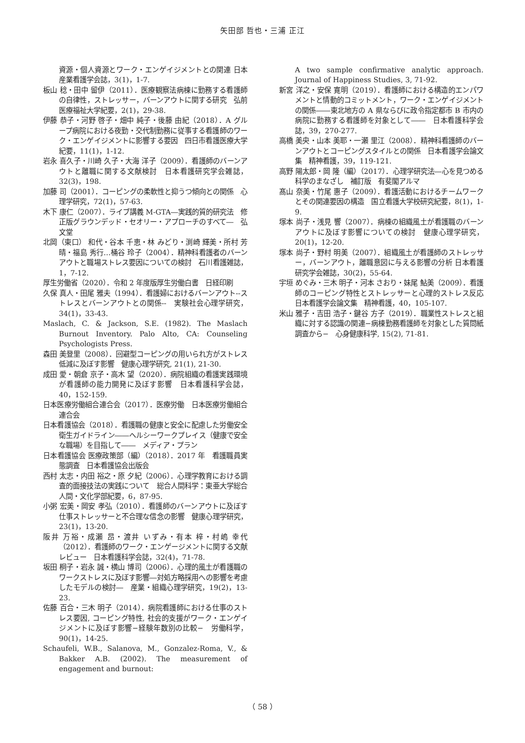矢田部 哲也・三浦 正江
資源・個人資源とワーク・エンゲイジメントとの関連 日本産業看護学会誌，3(1)，1-7.
板山 稔・田中 留伊（2011）．医療観察法病棟に勤務する看護師の自律性，ストレッサー，バーンアウトに関する研究　弘前医療福祉大学紀要，2(1)，29-38.
伊藤 恭子・河野 啓子・畑中 純子・後藤 由紀（2018）．A グループ病院における夜勤・交代制勤務に従事する看護師のワーク・エンゲイジメントに影響する要因　四日市看護医療大学紀要，11(1)，1-12.
岩永 喜久子・川崎 久子・大海 洋子（2009）．看護師のバーンアウトと離職に関する文献検討　日本看護研究学会雑誌，32(3)，198.
加藤 司（2001）．コーピングの柔軟性と抑うつ傾向との関係　心理学研究，72(1)，57-63.
木下 康仁（2007）．ライブ講義 M-GTA―実践的質的研究法　修正版グラウンデッド・セオリー・アプローチのすべて―　弘文堂
北岡（東口） 和代・谷本 千恵・林 みどり・渕崎 輝美・所村 芳晴・福島 秀行…桶谷 玲子（2004）．精神科看護者のバーンアウトと職場ストレス要因についての検討　石川看護雑誌，1，7-12.
厚生労働省（2020）．令和 2 年度版厚生労働白書　日経印刷
久保 真人・田尾 雅夫（1994）．看護婦におけるバーンアウト--ストレスとバーンアウトとの関係--　実験社会心理学研究，34(1)，33-43.
Maslach, C. & Jackson, S.E. (1982). The Maslach Burnout Inventory. Palo Alto, CA: Counseling Psychologists Press.
森田 美登里（2008）．回避型コーピングの用いられ方がストレス低減に及ぼす影響　健康心理学研究, 21(1), 21-30.
成田 愛・朝倉 京子・高木 望（2020）．病院組織の看護実践環境が看護師の能力開発に及ぼす影響　日本看護科学会誌，40，152-159.
日本医療労働組合連合会（2017）．医療労働　日本医療労働組合連合会
日本看護協会（2018）．看護職の健康と安全に配慮した労働安全衛生ガイドライン――ヘルシーワークプレイス（健康で安全な職場）を目指して――　メディア・プラン
日本看護協会 医療政策部（編）（2018）．2017 年　看護職員実態調査　日本看護協会出版会
西村 太志・内田 裕之・原 夕紀（2006）．心理学教育における調査的面接技法の実践について　総合人間科学：東亜大学総合人間・文化学部紀要，6，87-95.
小粥 宏美・岡安 孝弘（2010）．看護師のバーンアウトに及ぼす仕事ストレッサーと不合理な信念の影響　健康心理学研究，23(1)，13-20.
阪井 万裕・成瀬 昂・渡井 いずみ・有本 梓・村嶋 幸代（2012）．看護師のワーク・エンゲージメントに関する文献レビュー　日本看護科学会誌，32(4)，71-78.
坂田 桐子・岩永 誠・横山 博司（2006）．心理的風土が看護職のワークストレスに及ぼす影響―対処方略採用への影響を考慮したモデルの検討―　産業・組織心理学研究，19(2)，13-23.
佐藤 百合・三木 明子（2014）．病院看護師における仕事のストレス要因, コーピング特性, 社会的支援がワーク・エンゲイジメントに及ぼす影響−経験年数別の比較−　労働科学，90(1)，14-25.
Schaufeli, W.B., Salanova, M., Gonzalez-Roma, V., & Bakker A.B. (2002). The measurement of engagement and burnout:
A two sample confirmative analytic approach. Journal of Happiness Studies, 3, 71-92.
新宮 洋之・安保 寛明（2019）．看護師における構造的エンパワメントと情動的コミットメント，ワーク・エンゲイジメントの関係――東北地方の A 県ならびに政令指定都市 B 市内の病院に勤務する看護師を対象として――　日本看護科学会誌，39，270-277.
高橋 美央・山本 美耶・一瀬 里江（2008）．精神科看護師のバーンアウトとコーピングスタイルとの関係　日本看護学会論文集　精神看護，39，119-121.
高野 陽太郎・岡 隆（編）（2017）．心理学研究法―心を見つめる科学のまなざし　補訂版　有斐閣アルマ
髙山 奈美・竹尾 惠子（2009）．看護活動におけるチームワークとその関連要因の構造　国立看護大学校研究紀要，8(1)，1-9.
塚本 尚子・浅見 響（2007）．病棟の組織風土が看護職のバーンアウトに及ぼす影響についての検討　健康心理学研究，20(1)，12-20.
塚本 尚子・野村 明美（2007）．組織風土が看護師のストレッサー，バーンアウト，離職意図に与える影響の分析 日本看護研究学会雑誌，30(2)，55-64.
宇垣 めぐみ・三木 明子・河本 さおり・妹尾 鮎美（2009）．看護師のコーピング特性とストレッサーと心理的ストレス反応　日本看護学会論文集　精神看護，40，105-107.
米山 雅子・吉田 浩子・鍵谷 方子（2019）．職業性ストレスと組織に対する認識の関連−病棟勤務看護師を対象とした質問紙調査から−　心身健康科学, 15(2), 71-81.
（ 58 ）